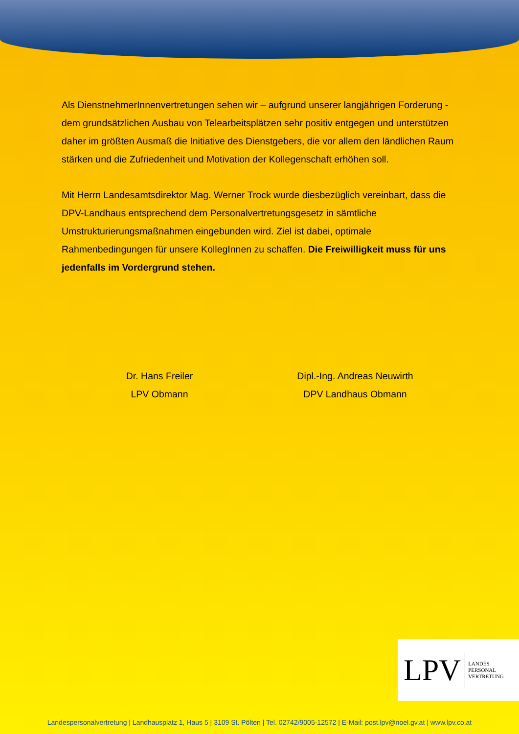Als DienstnehmerInnenvertretungen sehen wir – aufgrund unserer langjährigen Forderung - dem grundsätzlichen Ausbau von Telearbeitsplätzen sehr positiv entgegen und unterstützen daher im größten Ausmaß die Initiative des Dienstgebers, die vor allem den ländlichen Raum stärken und die Zufriedenheit und Motivation der Kollegenschaft erhöhen soll.
Mit Herrn Landesamtsdirektor Mag. Werner Trock wurde diesbezüglich vereinbart, dass die DPV-Landhaus entsprechend dem Personalvertretungsgesetz in sämtliche Umstrukturierungsmaßnahmen eingebunden wird. Ziel ist dabei, optimale Rahmenbedingungen für unsere KollegInnen zu schaffen. Die Freiwilligkeit muss für uns jedenfalls im Vordergrund stehen.
Dr. Hans Freiler
LPV Obmann
Dipl.-Ing. Andreas Neuwirth
DPV Landhaus Obmann
LPV LANDES
PERSONAL
VERTRETUNG
Landespersonalvertretung | Landhausplatz 1, Haus 5 | 3109 St. Pölten | Tel. 02742/9005-12572 | E-Mail: post.lpv@noel.gv.at | www.lpv.co.at